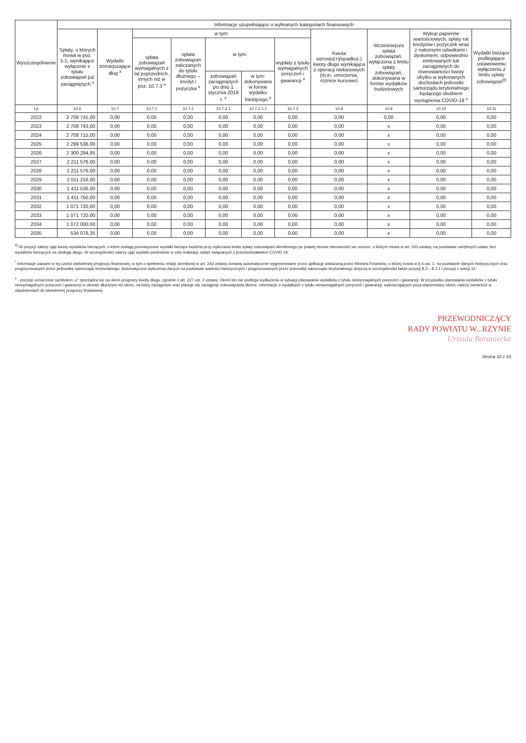| Wyszczególnienie | Informacje uzupełniające o wybranych kategoriach finansowych | | | | | | | | | | |
| --- | --- | --- | --- | --- | --- | --- | --- | --- | --- | --- | --- |
| | Spłaty, o których mowa w poz. 5.1, wynikające wyłącznie z tytułu zobowiązań już zaciągniętych <sup>x</sup> | Wydatki zmniejszające dług <sup>x</sup> | w tym: | | | | | Kwota wzrostu(+)/spadku(-) kwoty długu wynikająca z operacji niekasowych (m.in. umorzenia, różnice kursowe) | Wcześniejsza spłata zobowiązań, wyłączona z limitu spłaty zobowiązań, dokonywana w formie wydatków budżetowych | Wykup papierów wartościowych, spłaty rat kredytów i pożyczek wraz z należnymi odsetkami i dyskontem, odpowiednio emitowanych lub zaciągniętych do równowartości kwoty ubytku w wykonanych dochodach jednostki samorządu terytorialnego będącego skutkiem wystąpienia COVID-19 <sup>x</sup> | Wydatki bieżące podlegające ustawowemu wyłączeniu z limitu spłaty zobowiązań<sup>9)</sup> |
| | | | spłata zobowiązań wymagalnych z lat poprzednich, innych niż w poz. 10.7.3 <sup>x</sup> | spłata zobowiązań zaliczanych do tytułu dłużnego – kredyt i pożyczka <sup>x</sup> | w tym: | | wypłaty z tytułu wymagalnych poręczeń i gwarancji <sup>x</sup> | | | | |
| | | | | | zobowiązań zaciągniętych po dniu 1 stycznia 2019 r. <sup>x</sup> | w tym: dokonywana w formie wydatku bieżącego <sup>x</sup> | | | | | |
| Lp | 10.6 | 10.7 | 10.7.1 | 10.7.2 | 10.7.2.1 | 10.7.2.1.1 | 10.7.3 | 10.8 | 10.9 | 10.10 | 10.11 |
| 2022 | 2 708 741,00 | 0,00 | 0,00 | 0,00 | 0,00 | 0,00 | 0,00 | 0,00 | 0,00 | 0,00 | 0,00 |
| 2023 | 2 708 743,00 | 0,00 | 0,00 | 0,00 | 0,00 | 0,00 | 0,00 | 0,00 | x | 0,00 | 0,00 |
| 2024 | 2 708 715,00 | 0,00 | 0,00 | 0,00 | 0,00 | 0,00 | 0,00 | 0,00 | x | 0,00 | 0,00 |
| 2025 | 2 299 536,00 | 0,00 | 0,00 | 0,00 | 0,00 | 0,00 | 0,00 | 0,00 | x | 0,00 | 0,00 |
| 2026 | 2 300 294,85 | 0,00 | 0,00 | 0,00 | 0,00 | 0,00 | 0,00 | 0,00 | x | 0,00 | 0,00 |
| 2027 | 2 211 576,00 | 0,00 | 0,00 | 0,00 | 0,00 | 0,00 | 0,00 | 0,00 | x | 0,00 | 0,00 |
| 2028 | 2 211 576,00 | 0,00 | 0,00 | 0,00 | 0,00 | 0,00 | 0,00 | 0,00 | x | 0,00 | 0,00 |
| 2029 | 2 011 216,00 | 0,00 | 0,00 | 0,00 | 0,00 | 0,00 | 0,00 | 0,00 | x | 0,00 | 0,00 |
| 2030 | 1 411 536,00 | 0,00 | 0,00 | 0,00 | 0,00 | 0,00 | 0,00 | 0,00 | x | 0,00 | 0,00 |
| 2031 | 1 411 750,00 | 0,00 | 0,00 | 0,00 | 0,00 | 0,00 | 0,00 | 0,00 | x | 0,00 | 0,00 |
| 2032 | 1 071 720,00 | 0,00 | 0,00 | 0,00 | 0,00 | 0,00 | 0,00 | 0,00 | x | 0,00 | 0,00 |
| 2033 | 1 071 720,00 | 0,00 | 0,00 | 0,00 | 0,00 | 0,00 | 0,00 | 0,00 | x | 0,00 | 0,00 |
| 2034 | 1 072 000,00 | 0,00 | 0,00 | 0,00 | 0,00 | 0,00 | 0,00 | 0,00 | x | 0,00 | 0,00 |
| 2035 | 534 078,35 | 0,00 | 0,00 | 0,00 | 0,00 | 0,00 | 0,00 | 0,00 | x | 0,00 | 0,00 |
<sup>9)</sup> W pozycji należy ująć kwoty wydatków bieżących, o które zostają pomniejszone wydatki bieżące budżetu przy wyliczaniu limitu spłaty zobowiązań określonego po prawej stronie nierówności we wzorze, o którym mowa w art. 243 ustawy, na podstawie odrębnych ustaw, bez wydatków bieżących na obsługę długu. W szczególności należy ująć wydatki poniesione w celu realizacji zadań związanych z przeciwdziałaniem COVID-19.
<sup>*</sup> Informacje zawarte w tej części wieloletniej prognozy finansowej, w tym o spełnieniu relacji określonej w art. 243 ustawy zostaną automatycznie wygenerowane przez aplikację wskazaną przez Ministra Finansów, o której mowa w § 4 ust. 1, na podstawie danych historycznych oraz prognozowanych przez jednostkę samorządu terytorialnego. Automatyczne wyliczenia danych na podstawie wartości historycznych i prognozowanych przez jednostkę samorządu terytorialnego dotyczą w szczególności także pozycji 8.3 – 8.3.1 i pozycji z sekcji 12.
<sup>x</sup> - pozycje oznaczone symbolem „x” sporządza się na okres prognozy kwoty długu, zgodnie z art. 227 ust. 2 ustawy. Okres ten nie podlega wydłużeniu w sytuacji planowania wydatków z tytułu niewymagalnych poręczeń i gwarancji. W przypadku planowania wydatków z tytułu niewymagalnych poręczeń i gwarancji w okresie dłuższym niż okres, na który zaciągnięto oraz planuje się zaciągnąć zobowiązania dłużne, informacje o wydatkach z tytułu niewymagalnych poręczeń i gwarancji, wykraczających poza wspomniany okres, należy zamieścić w objaśnieniach do wieloletniej prognozy finansowej.
PRZEWODNICZĄCY
RADY POWIATU W...RZYNIE
Urszula Baraniecka
Strona 10 z 10